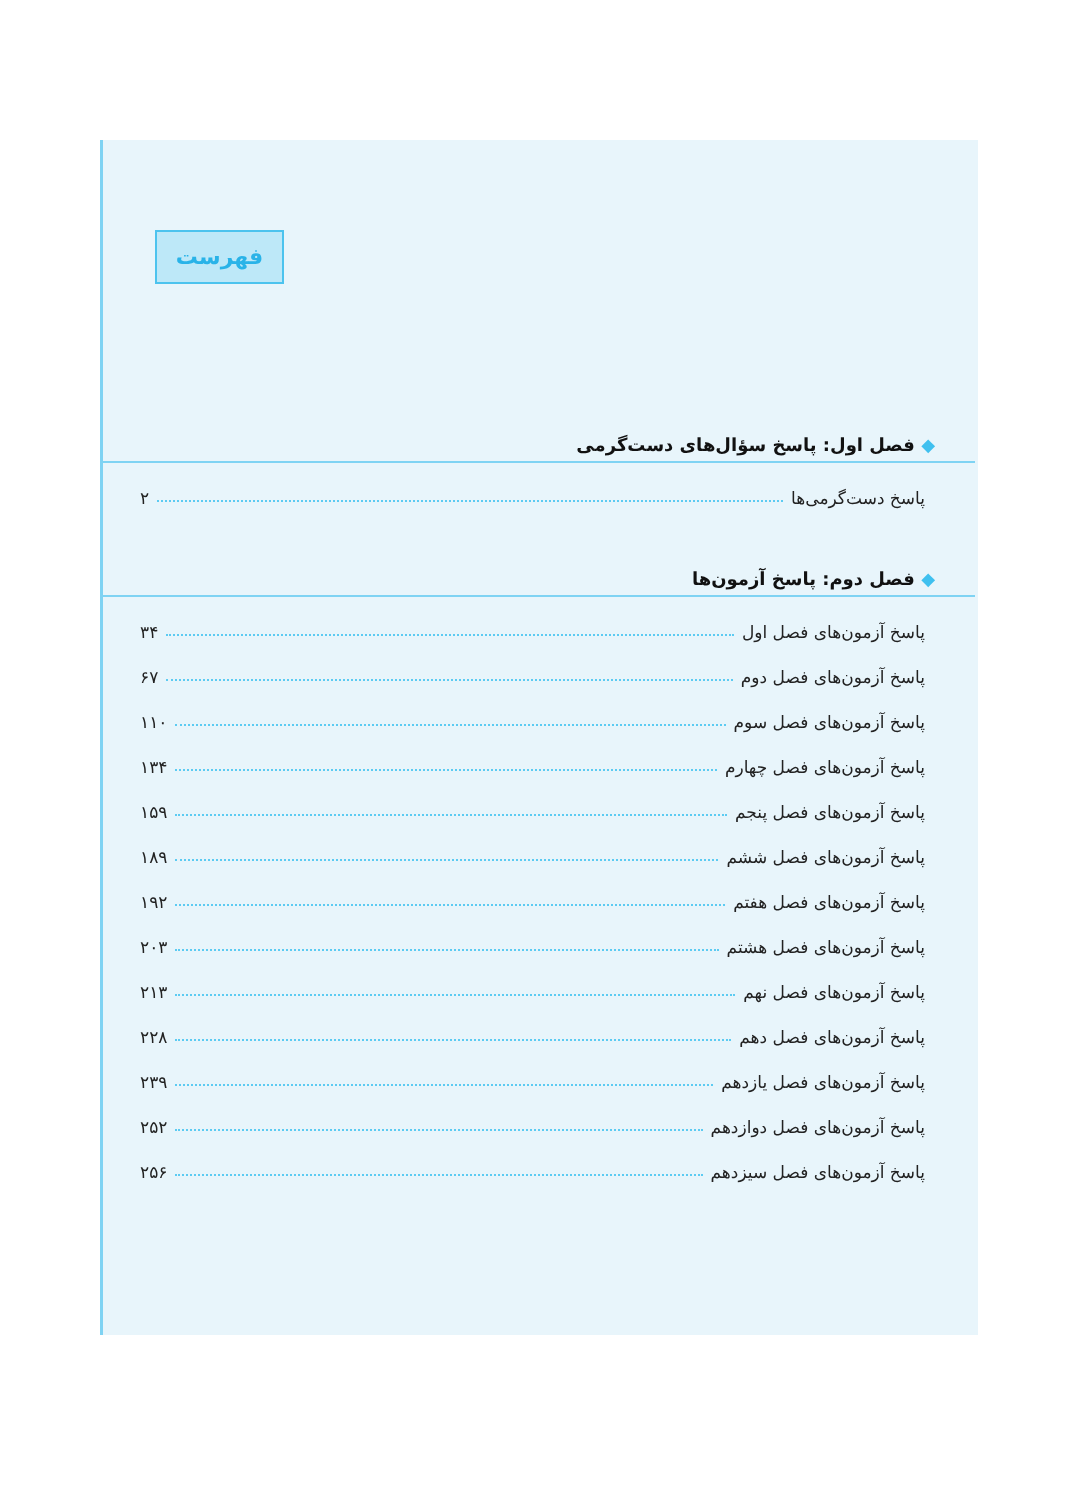فهرست
◆ فصل اول: پاسخ سؤال‌های دست‌گرمی
پاسخ دست‌گرمی‌ها ۲
◆ فصل دوم: پاسخ آزمون‌ها
پاسخ آزمون‌های فصل اول ۳۴
پاسخ آزمون‌های فصل دوم ۶۷
پاسخ آزمون‌های فصل سوم ۱۱۰
پاسخ آزمون‌های فصل چهارم ۱۳۴
پاسخ آزمون‌های فصل پنجم ۱۵۹
پاسخ آزمون‌های فصل ششم ۱۸۹
پاسخ آزمون‌های فصل هفتم ۱۹۲
پاسخ آزمون‌های فصل هشتم ۲۰۳
پاسخ آزمون‌های فصل نهم ۲۱۳
پاسخ آزمون‌های فصل دهم ۲۲۸
پاسخ آزمون‌های فصل یازدهم ۲۳۹
پاسخ آزمون‌های فصل دوازدهم ۲۵۲
پاسخ آزمون‌های فصل سیزدهم ۲۵۶